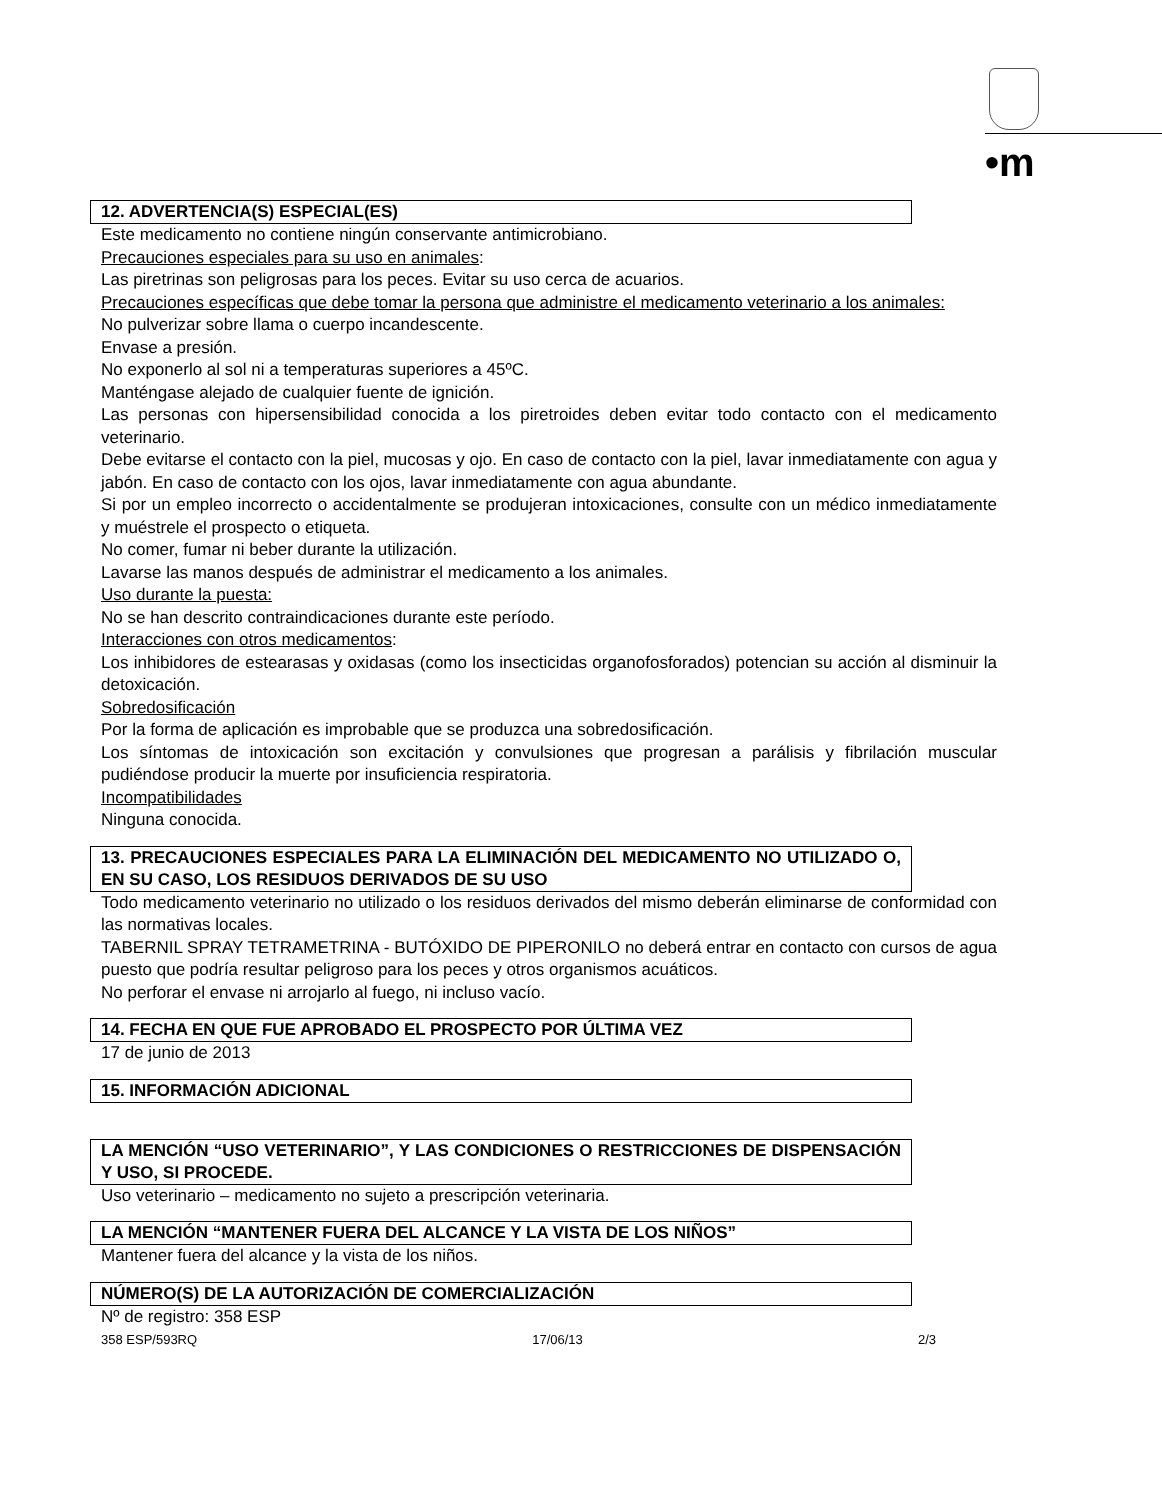•m
12. ADVERTENCIA(S) ESPECIAL(ES)
Este medicamento no contiene ningún conservante antimicrobiano.
Precauciones especiales para su uso en animales:
Las piretrinas son peligrosas para los peces. Evitar su uso cerca de acuarios.
Precauciones específicas que debe tomar la persona que administre el medicamento veterinario a los animales:
No pulverizar sobre llama o cuerpo incandescente.
Envase a presión.
No exponerlo al sol ni a temperaturas superiores a 45ºC.
Manténgase alejado de cualquier fuente de ignición.
Las personas con hipersensibilidad conocida a los piretroides deben evitar todo contacto con el medicamento veterinario.
Debe evitarse el contacto con la piel, mucosas y ojo. En caso de contacto con la piel, lavar inmediatamente con agua y jabón. En caso de contacto con los ojos, lavar inmediatamente con agua abundante.
Si por un empleo incorrecto o accidentalmente se produjeran intoxicaciones, consulte con un médico inmediatamente y muéstrele el prospecto o etiqueta.
No comer, fumar ni beber durante la utilización.
Lavarse las manos después de administrar el medicamento a los animales.
Uso durante la puesta:
No se han descrito contraindicaciones durante este período.
Interacciones con otros medicamentos:
Los inhibidores de estearasas y oxidasas (como los insecticidas organofosforados) potencian su acción al disminuir la detoxicación.
Sobredosificación
Por la forma de aplicación es improbable que se produzca una sobredosificación.
Los síntomas de intoxicación son excitación y convulsiones que progresan a parálisis y fibrilación muscular pudiéndose producir la muerte por insuficiencia respiratoria.
Incompatibilidades
Ninguna conocida.
13. PRECAUCIONES ESPECIALES PARA LA ELIMINACIÓN DEL MEDICAMENTO NO UTILIZADO O, EN SU CASO, LOS RESIDUOS DERIVADOS DE SU USO
Todo medicamento veterinario no utilizado o los residuos derivados del mismo deberán eliminarse de conformidad con las normativas locales.
TABERNIL SPRAY TETRAMETRINA - BUTÓXIDO DE PIPERONILO no deberá entrar en contacto con cursos de agua puesto que podría resultar peligroso para los peces y otros organismos acuáticos.
No perforar el envase ni arrojarlo al fuego, ni incluso vacío.
14. FECHA EN QUE FUE APROBADO EL PROSPECTO POR ÚLTIMA VEZ
17 de junio de 2013
15. INFORMACIÓN ADICIONAL
LA MENCIÓN “USO VETERINARIO”, Y LAS CONDICIONES O RESTRICCIONES DE DISPENSACIÓN Y USO, SI PROCEDE.
Uso veterinario – medicamento no sujeto a prescripción veterinaria.
LA MENCIÓN “MANTENER FUERA DEL ALCANCE Y LA VISTA DE LOS NIÑOS”
Mantener fuera del alcance y la vista de los niños.
NÚMERO(S) DE LA AUTORIZACIÓN DE COMERCIALIZACIÓN
Nº de registro: 358 ESP
358 ESP/593RQ 17/06/13 2/3